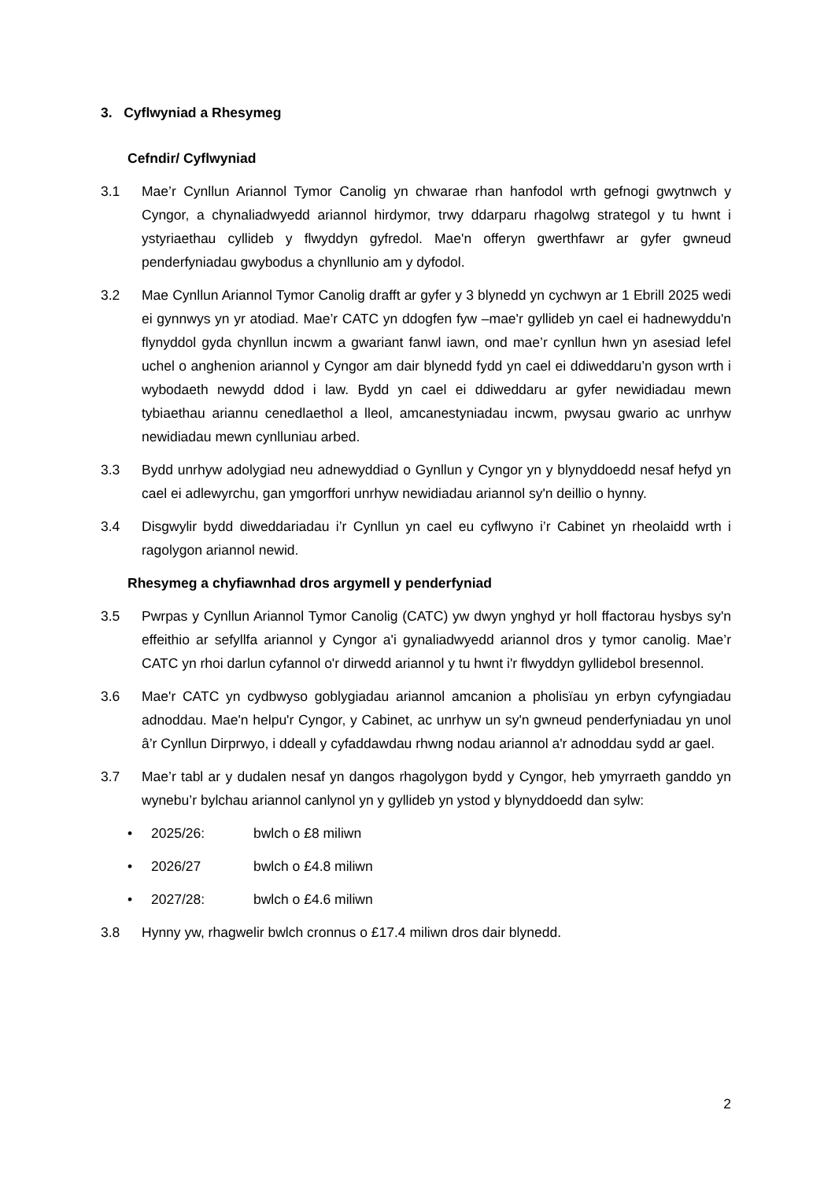3. Cyflwyniad a Rhesymeg
Cefndir/ Cyflwyniad
3.1 Mae’r Cynllun Ariannol Tymor Canolig yn chwarae rhan hanfodol wrth gefnogi gwytnwch y Cyngor, a chynaliadwyedd ariannol hirdymor, trwy ddarparu rhagolwg strategol y tu hwnt i ystyriaethau cyllideb y flwyddyn gyfredol. Mae'n offeryn gwerthfawr ar gyfer gwneud penderfyniadau gwybodus a chynllunio am y dyfodol.
3.2 Mae Cynllun Ariannol Tymor Canolig drafft ar gyfer y 3 blynedd yn cychwyn ar 1 Ebrill 2025 wedi ei gynnwys yn yr atodiad. Mae’r CATC yn ddogfen fyw –mae'r gyllideb yn cael ei hadnewyddu'n flynyddol gyda chynllun incwm a gwariant fanwl iawn, ond mae’r cynllun hwn yn asesiad lefel uchel o anghenion ariannol y Cyngor am dair blynedd fydd yn cael ei ddiweddaru’n gyson wrth i wybodaeth newydd ddod i law. Bydd yn cael ei ddiweddaru ar gyfer newidiadau mewn tybiaethau ariannu cenedlaethol a lleol, amcanestyniadau incwm, pwysau gwario ac unrhyw newidiadau mewn cynlluniau arbed.
3.3 Bydd unrhyw adolygiad neu adnewyddiad o Gynllun y Cyngor yn y blynyddoedd nesaf hefyd yn cael ei adlewyrchu, gan ymgorffori unrhyw newidiadau ariannol sy'n deillio o hynny.
3.4 Disgwylir bydd diweddariadau i’r Cynllun yn cael eu cyflwyno i’r Cabinet yn rheolaidd wrth i ragolygon ariannol newid.
Rhesymeg a chyfiawnhad dros argymell y penderfyniad
3.5 Pwrpas y Cynllun Ariannol Tymor Canolig (CATC) yw dwyn ynghyd yr holl ffactorau hysbys sy'n effeithio ar sefyllfa ariannol y Cyngor a'i gynaliadwyedd ariannol dros y tymor canolig. Mae’r CATC yn rhoi darlun cyfannol o'r dirwedd ariannol y tu hwnt i'r flwyddyn gyllidebol bresennol.
3.6 Mae'r CATC yn cydbwyso goblygiadau ariannol amcanion a pholisïau yn erbyn cyfyngiadau adnoddau. Mae'n helpu'r Cyngor, y Cabinet, ac unrhyw un sy'n gwneud penderfyniadau yn unol â’r Cynllun Dirprwyo, i ddeall y cyfaddawdau rhwng nodau ariannol a'r adnoddau sydd ar gael.
3.7 Mae’r tabl ar y dudalen nesaf yn dangos rhagolygon bydd y Cyngor, heb ymyrraeth ganddo yn wynebu’r bylchau ariannol canlynol yn y gyllideb yn ystod y blynyddoedd dan sylw:
• 2025/26: bwlch o £8 miliwn
• 2026/27 bwlch o £4.8 miliwn
• 2027/28: bwlch o £4.6 miliwn
3.8 Hynny yw, rhagwelir bwlch cronnus o £17.4 miliwn dros dair blynedd.
2